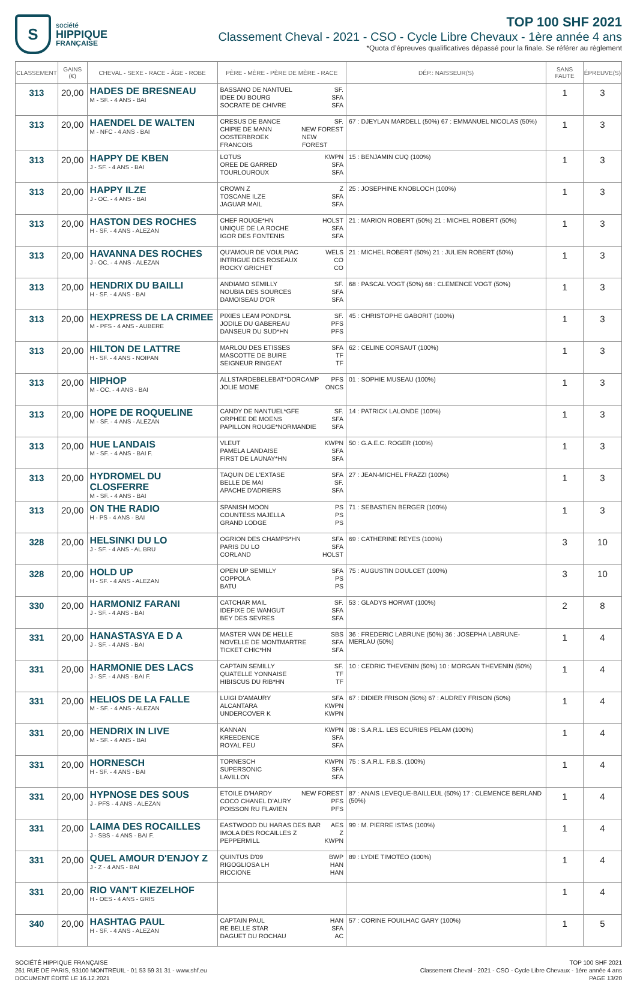S
société
HIPPIQUE
FRANÇAISE
TOP 100 SHF 2021
Classement Cheval - 2021 - CSO - Cycle Libre Chevaux - 1ère année 4 ans
*Quota d’épreuves qualificatives dépassé pour la finale. Se référer au règlement
| CLASSEMENT | GAINS (€) | CHEVAL - SEXE - RACE - ÂGE - ROBE | PÈRE - MÈRE - PÈRE DE MÈRE - RACE | DÉP.: NAISSEUR(S) | SANS FAUTE | ÉPREUVE(S) |
| --- | --- | --- | --- | --- | --- | --- |
| 313 | 20,00 | HADES DE BRESNEAU M - SF. - 4 ANS - BAI | BASSANO DE NANTUEL SF. IDEE DU BOURG SFA SOCRATE DE CHIVRE SFA | | 1 | 3 |
| 313 | 20,00 | HAENDEL DE WALTEN M - NFC - 4 ANS - BAI | CRESUS DE BANCE SF. CHIPIE DE MANN NEW FOREST OOSTERBROEK FRANCOIS NEW FOREST | 67 : DJEYLAN MARDELL (50%) 67 : EMMANUEL NICOLAS (50%) | 1 | 3 |
| 313 | 20,00 | HAPPY DE KBEN J - SF. - 4 ANS - BAI | LOTUS KWPN OREE DE GARRED SFA TOURLOUROUX SFA | 15 : BENJAMIN CUQ (100%) | 1 | 3 |
| 313 | 20,00 | HAPPY ILZE J - OC. - 4 ANS - BAI | CROWN Z Z TOSCANE ILZE SFA JAGUAR MAIL SFA | 25 : JOSEPHINE KNOBLOCH (100%) | 1 | 3 |
| 313 | 20,00 | HASTON DES ROCHES H - SF. - 4 ANS - ALEZAN | CHEF ROUGE*HN HOLST UNIQUE DE LA ROCHE SFA IGOR DES FONTENIS SFA | 21 : MARION ROBERT (50%) 21 : MICHEL ROBERT (50%) | 1 | 3 |
| 313 | 20,00 | HAVANNA DES ROCHES J - OC. - 4 ANS - ALEZAN | QU'AMOUR DE VOULPIAC WELS INTRIGUE DES ROSEAUX CO ROCKY GRICHET CO | 21 : MICHEL ROBERT (50%) 21 : JULIEN ROBERT (50%) | 1 | 3 |
| 313 | 20,00 | HENDRIX DU BAILLI H - SF. - 4 ANS - BAI | ANDIAMO SEMILLY SF. NOUBIA DES SOURCES SFA DAMOISEAU D'OR SFA | 68 : PASCAL VOGT (50%) 68 : CLEMENCE VOGT (50%) | 1 | 3 |
| 313 | 20,00 | HEXPRESS DE LA CRIMEE M - PFS - 4 ANS - AUBERE | PIXIES LEAM PONDI*SL SF. JODILE DU GABEREAU PFS DANSEUR DU SUD*HN PFS | 45 : CHRISTOPHE GABORIT (100%) | 1 | 3 |
| 313 | 20,00 | HILTON DE LATTRE H - SF. - 4 ANS - NOIPAN | MARLOU DES ETISSES SFA MASCOTTE DE BUIRE TF SEIGNEUR RINGEAT TF | 62 : CELINE CORSAUT (100%) | 1 | 3 |
| 313 | 20,00 | HIPHOP M - OC. - 4 ANS - BAI | ALLSTARDEBELEBAT*DORCAMP PFS JOLIE MOME ONCS | 01 : SOPHIE MUSEAU (100%) | 1 | 3 |
| 313 | 20,00 | HOPE DE ROQUELINE M - SF. - 4 ANS - ALEZAN | CANDY DE NANTUEL*GFE SF. ORPHEE DE MOENS SFA PAPILLON ROUGE*NORMANDIE SFA | 14 : PATRICK LALONDE (100%) | 1 | 3 |
| 313 | 20,00 | HUE LANDAIS M - SF. - 4 ANS - BAI F. | VLEUT KWPN PAMELA LANDAISE SFA FIRST DE LAUNAY*HN SFA | 50 : G.A.E.C. ROGER (100%) | 1 | 3 |
| 313 | 20,00 | HYDROMEL DU CLOSFERRE M - SF. - 4 ANS - BAI | TAQUIN DE L'EXTASE SFA BELLE DE MAI SF. APACHE D'ADRIERS SFA | 27 : JEAN-MICHEL FRAZZI (100%) | 1 | 3 |
| 313 | 20,00 | ON THE RADIO H - PS - 4 ANS - BAI | SPANISH MOON PS COUNTESS MAJELLA PS GRAND LODGE PS | 71 : SEBASTIEN BERGER (100%) | 1 | 3 |
| 328 | 20,00 | HELSINKI DU LO J - SF. - 4 ANS - AL BRU | OGRION DES CHAMPS*HN SFA PARIS DU LO SFA CORLAND HOLST | 69 : CATHERINE REYES (100%) | 3 | 10 |
| 328 | 20,00 | HOLD UP H - SF. - 4 ANS - ALEZAN | OPEN UP SEMILLY SFA COPPOLA PS BATU PS | 75 : AUGUSTIN DOULCET (100%) | 3 | 10 |
| 330 | 20,00 | HARMONIZ FARANI J - SF. - 4 ANS - BAI | CATCHAR MAIL SF. IDEFIXE DE WANGUT SFA BEY DES SEVRES SFA | 53 : GLADYS HORVAT (100%) | 2 | 8 |
| 331 | 20,00 | HANASTASYA E D A J - SF. - 4 ANS - BAI | MASTER VAN DE HELLE SBS NOVELLE DE MONTMARTRE SFA TICKET CHIC*HN SFA | 36 : FREDERIC LABRUNE (50%) 36 : JOSEPHA LABRUNE-MERLAU (50%) | 1 | 4 |
| 331 | 20,00 | HARMONIE DES LACS J - SF. - 4 ANS - BAI F. | CAPTAIN SEMILLY SF. QUATELLE YONNAISE TF HIBISCUS DU RIB*HN TF | 10 : CEDRIC THEVENIN (50%) 10 : MORGAN THEVENIN (50%) | 1 | 4 |
| 331 | 20,00 | HELIOS DE LA FALLE M - SF. - 4 ANS - ALEZAN | LUIGI D'AMAURY SFA ALCANTARA KWPN UNDERCOVER K KWPN | 67 : DIDIER FRISON (50%) 67 : AUDREY FRISON (50%) | 1 | 4 |
| 331 | 20,00 | HENDRIX IN LIVE M - SF. - 4 ANS - BAI | KANNAN KWPN KREEDENCE SFA ROYAL FEU SFA | 08 : S.A.R.L. LES ECURIES PELAM (100%) | 1 | 4 |
| 331 | 20,00 | HORNESCH H - SF. - 4 ANS - BAI | TORNESCH KWPN SUPERSONIC SFA LAVILLON SFA | 75 : S.A.R.L. F.B.S. (100%) | 1 | 4 |
| 331 | 20,00 | HYPNOSE DES SOUS J - PFS - 4 ANS - ALEZAN | ETOILE D'HARDY NEW FOREST COCO CHANEL D'AURY PFS POISSON RU FLAVIEN PFS | 87 : ANAIS LEVEQUE-BAILLEUL (50%) 17 : CLEMENCE BERLAND (50%) | 1 | 4 |
| 331 | 20,00 | LAIMA DES ROCAILLES J - SBS - 4 ANS - BAI F. | EASTWOOD DU HARAS DES BAR AES IMOLA DES ROCAILLES Z Z PEPPERMILL KWPN | 99 : M. PIERRE ISTAS (100%) | 1 | 4 |
| 331 | 20,00 | QUEL AMOUR D'ENJOY Z J - Z - 4 ANS - BAI | QUINTUS D'09 BWP RIGOGLIOSA LH HAN RICCIONE HAN | 89 : LYDIE TIMOTEO (100%) | 1 | 4 |
| 331 | 20,00 | RIO VAN'T KIEZELHOF H - OES - 4 ANS - GRIS | | | 1 | 4 |
| 340 | 20,00 | HASHTAG PAUL H - SF. - 4 ANS - ALEZAN | CAPTAIN PAUL HAN RE BELLE STAR SFA DAGUET DU ROCHAU AC | 57 : CORINE FOUILHAC GARY (100%) | 1 | 5 |
SOCIÉTÉ HIPPIQUE FRANÇAISE
261 RUE DE PARIS, 93100 MONTREUIL - 01 53 59 31 31 - www.shf.eu
DOCUMENT ÉDITÉ LE 16.12.2021
TOP 100 SHF 2021
Classement Cheval - 2021 - CSO - Cycle Libre Chevaux - 1ère année 4 ans
PAGE 13/20